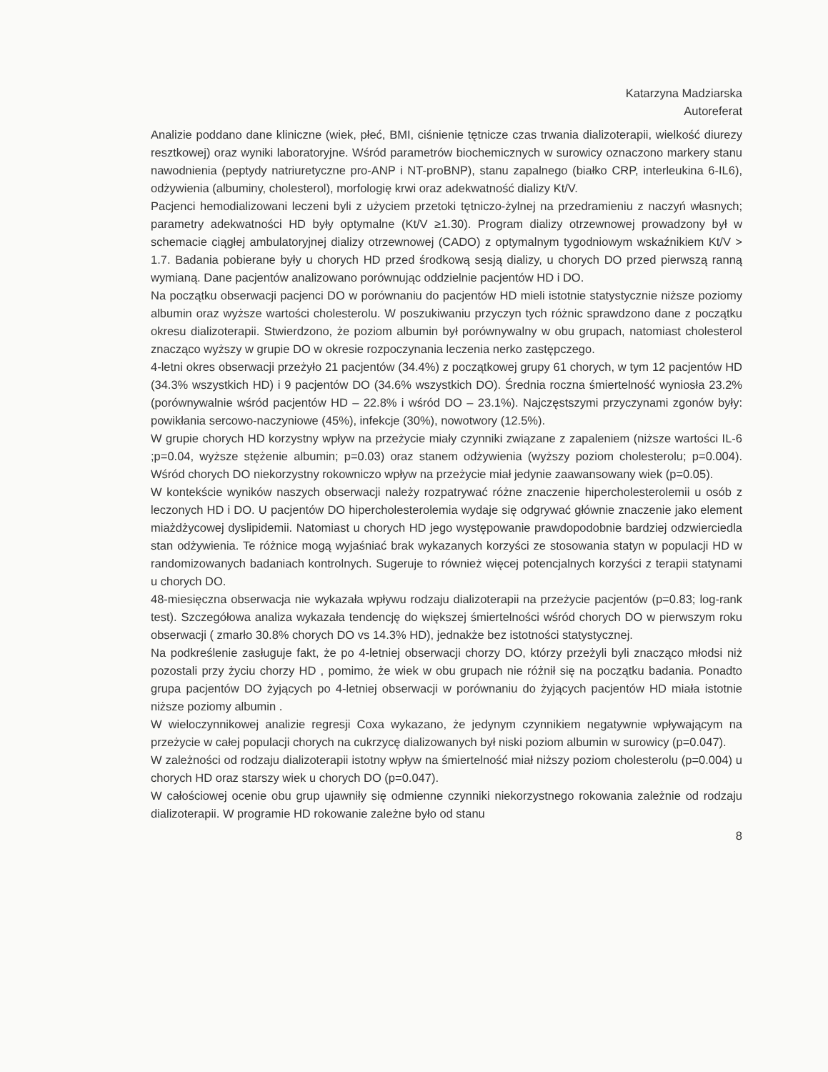Katarzyna Madziarska
Autoreferat
Analizie poddano dane kliniczne (wiek, płeć, BMI, ciśnienie tętnicze czas trwania dializoterapii, wielkość diurezy resztkowej) oraz wyniki laboratoryjne. Wśród parametrów biochemicznych w surowicy oznaczono markery stanu nawodnienia (peptydy natriuretyczne pro-ANP i NT-proBNP), stanu zapalnego (białko CRP, interleukina 6-IL6), odżywienia (albuminy, cholesterol), morfologię krwi oraz adekwatność dializy Kt/V.
Pacjenci hemodializowani leczeni byli z użyciem przetoki tętniczo-żylnej na przedramieniu z naczyń własnych; parametry adekwatności HD były optymalne (Kt/V ≥1.30). Program dializy otrzewnowej prowadzony był w schemacie ciągłej ambulatoryjnej dializy otrzewnowej (CADO) z optymalnym tygodniowym wskaźnikiem Kt/V > 1.7. Badania pobierane były u chorych HD przed środkową sesją dializy, u chorych DO przed pierwszą ranną wymianą. Dane pacjentów analizowano porównując oddzielnie pacjentów HD i DO.
Na początku obserwacji pacjenci DO w porównaniu do pacjentów HD mieli istotnie statystycznie niższe poziomy albumin oraz wyższe wartości cholesterolu. W poszukiwaniu przyczyn tych różnic sprawdzono dane z początku okresu dializoterapii. Stwierdzono, że poziom albumin był porównywalny w obu grupach, natomiast cholesterol znacząco wyższy w grupie DO w okresie rozpoczynania leczenia nerko zastępczego.
4-letni okres obserwacji przeżyło 21 pacjentów (34.4%) z początkowej grupy 61 chorych, w tym 12 pacjentów HD (34.3% wszystkich HD) i 9 pacjentów DO (34.6% wszystkich DO). Średnia roczna śmiertelność wyniosła 23.2% (porównywalnie wśród pacjentów HD – 22.8% i wśród DO – 23.1%). Najczęstszymi przyczynami zgonów były: powikłania sercowo-naczyniowe (45%), infekcje (30%), nowotwory (12.5%).
W grupie chorych HD korzystny wpływ na przeżycie miały czynniki związane z zapaleniem (niższe wartości IL-6 ;p=0.04, wyższe stężenie albumin; p=0.03) oraz stanem odżywienia (wyższy poziom cholesterolu; p=0.004). Wśród chorych DO niekorzystny rokowniczo wpływ na przeżycie miał jedynie zaawansowany wiek (p=0.05).
W kontekście wyników naszych obserwacji należy rozpatrywać różne znaczenie hipercholesterolemii u osób z leczonych HD i DO. U pacjentów DO hipercholesterolemia wydaje się odgrywać głównie znaczenie jako element miażdżycowej dyslipidemii. Natomiast u chorych HD jego występowanie prawdopodobnie bardziej odzwierciedla stan odżywienia. Te różnice mogą wyjaśniać brak wykazanych korzyści ze stosowania statyn w populacji HD w randomizowanych badaniach kontrolnych. Sugeruje to również więcej potencjalnych korzyści z terapii statynami u chorych DO.
48-miesięczna obserwacja nie wykazała wpływu rodzaju dializoterapii na przeżycie pacjentów (p=0.83; log-rank test). Szczegółowa analiza wykazała tendencję do większej śmiertelności wśród chorych DO w pierwszym roku obserwacji ( zmarło 30.8% chorych DO vs 14.3% HD), jednakże bez istotności statystycznej.
Na podkreślenie zasługuje fakt, że po 4-letniej obserwacji chorzy DO, którzy przeżyli byli znacząco młodsi niż pozostali przy życiu chorzy HD , pomimo, że wiek w obu grupach nie różnił się na początku badania. Ponadto grupa pacjentów DO żyjących po 4-letniej obserwacji w porównaniu do żyjących pacjentów HD miała istotnie niższe poziomy albumin .
W wieloczynnikowej analizie regresji Coxa wykazano, że jedynym czynnikiem negatywnie wpływającym na przeżycie w całej populacji chorych na cukrzycę dializowanych był niski poziom albumin w surowicy (p=0.047).
W zależności od rodzaju dializoterapii istotny wpływ na śmiertelność miał niższy poziom cholesterolu (p=0.004) u chorych HD oraz starszy wiek u chorych DO (p=0.047).
W całościowej ocenie obu grup ujawniły się odmienne czynniki niekorzystnego rokowania zależnie od rodzaju dializoterapii. W programie HD rokowanie zależne było od stanu
8